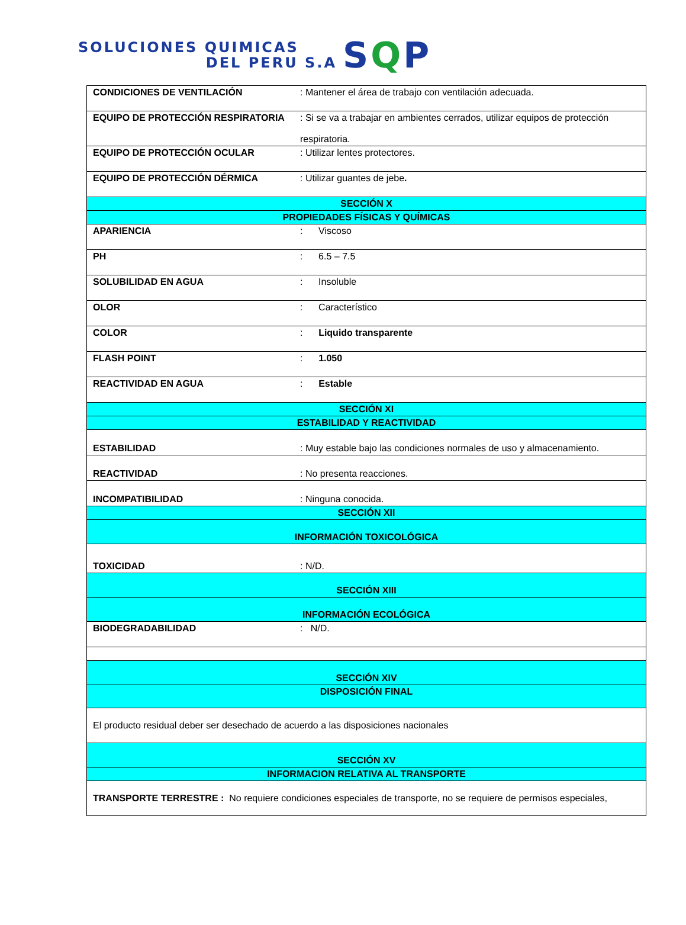SOLUCIONES QUIMICAS
DEL PERU S.A
SQP
| CONDICIONES DE VENTILACIÓN | : Mantener el área de trabajo con ventilación adecuada. |
| EQUIPO DE PROTECCIÓN RESPIRATORIA | : Si se va a trabajar en ambientes cerrados, utilizar equipos de protección respiratoria. |
| EQUIPO DE PROTECCIÓN OCULAR | : Utilizar lentes protectores. |
| EQUIPO DE PROTECCIÓN DÉRMICA | : Utilizar guantes de jebe . |
| SECCIÓN X | |
| PROPIEDADES FÍSICAS Y QUÍMICAS | |
| APARIENCIA | : Viscoso |
| PH | : 6.5 – 7.5 |
| SOLUBILIDAD EN AGUA | : Insoluble |
| OLOR | : Característico |
| COLOR | : Liquido transparente |
| FLASH POINT | : 1.050 |
| REACTIVIDAD EN AGUA | : Estable |
| SECCIÓN XI | |
| ESTABILIDAD Y REACTIVIDAD | |
| ESTABILIDAD | : Muy estable bajo las condiciones normales de uso y almacenamiento. |
| REACTIVIDAD | : No presenta reacciones. |
| INCOMPATIBILIDAD | : Ninguna conocida. |
| SECCIÓN XII | |
| INFORMACIÓN TOXICOLÓGICA | |
| TOXICIDAD | : N/D. |
| SECCIÓN XIII | |
| INFORMACIÓN ECOLÓGICA | |
| BIODEGRADABILIDAD | : N/D. |
| SECCIÓN XIV | |
| DISPOSICIÓN FINAL | |
| El producto residual deber ser desechado de acuerdo a las disposiciones nacionales | |
| SECCIÓN XV | |
| INFORMACION RELATIVA AL TRANSPORTE | |
| TRANSPORTE TERRESTRE : No requiere condiciones especiales de transporte, no se requiere de permisos especiales, | |